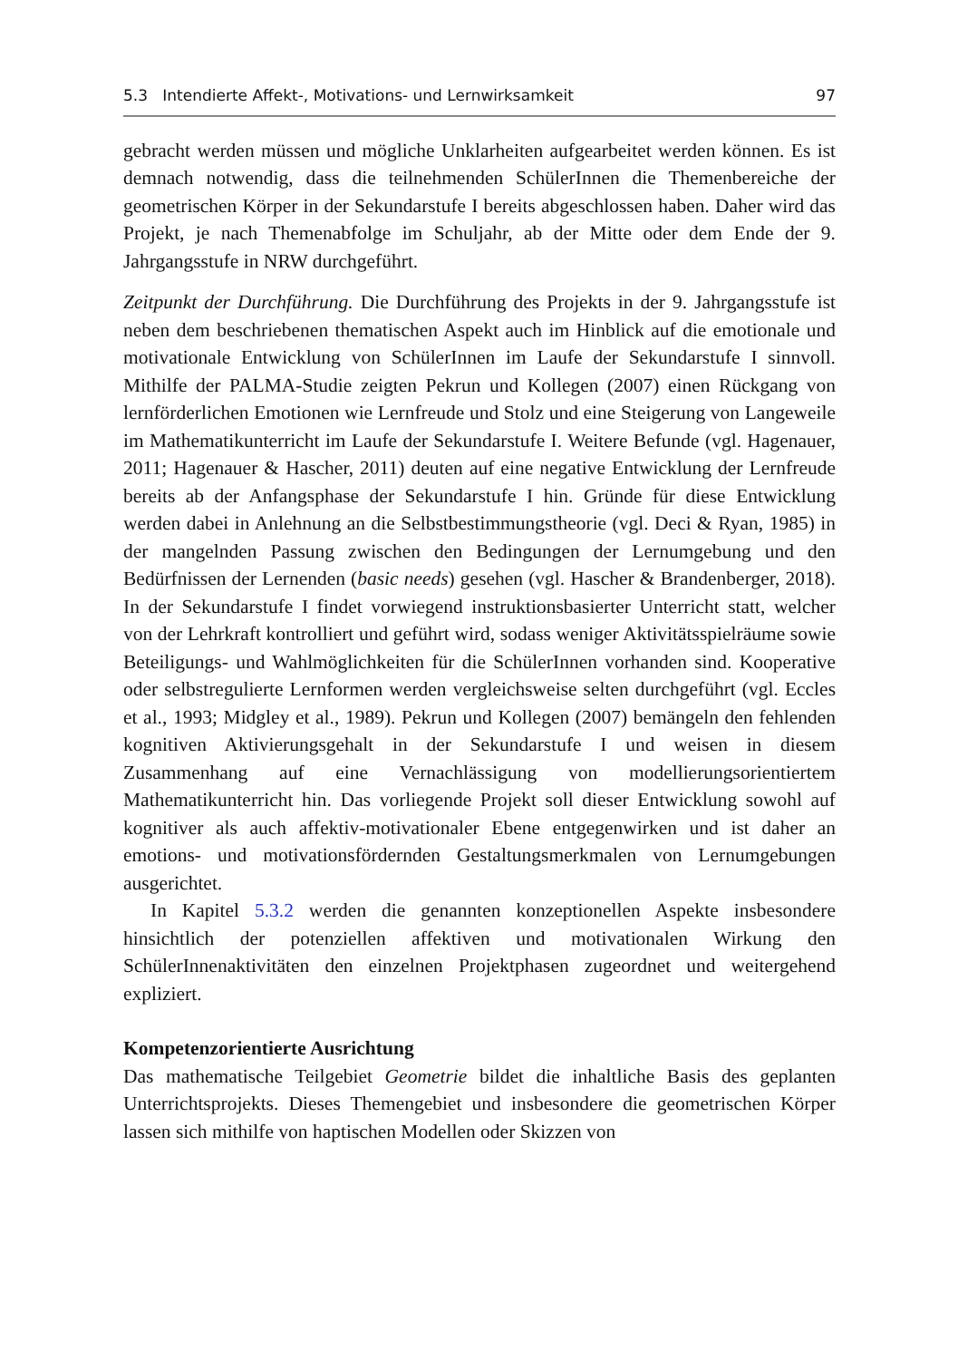5.3 Intendierte Affekt-, Motivations- und Lernwirksamkeit 97
gebracht werden müssen und mögliche Unklarheiten aufgearbeitet werden können. Es ist demnach notwendig, dass die teilnehmenden SchülerInnen die Themenbereiche der geometrischen Körper in der Sekundarstufe I bereits abgeschlossen haben. Daher wird das Projekt, je nach Themenabfolge im Schuljahr, ab der Mitte oder dem Ende der 9. Jahrgangsstufe in NRW durchgeführt.
Zeitpunkt der Durchführung. Die Durchführung des Projekts in der 9. Jahrgangsstufe ist neben dem beschriebenen thematischen Aspekt auch im Hinblick auf die emotionale und motivationale Entwicklung von SchülerInnen im Laufe der Sekundarstufe I sinnvoll. Mithilfe der PALMA-Studie zeigten Pekrun und Kollegen (2007) einen Rückgang von lernförderlichen Emotionen wie Lernfreude und Stolz und eine Steigerung von Langeweile im Mathematikunterricht im Laufe der Sekundarstufe I. Weitere Befunde (vgl. Hagenauer, 2011; Hagenauer & Hascher, 2011) deuten auf eine negative Entwicklung der Lernfreude bereits ab der Anfangsphase der Sekundarstufe I hin. Gründe für diese Entwicklung werden dabei in Anlehnung an die Selbstbestimmungstheorie (vgl. Deci & Ryan, 1985) in der mangelnden Passung zwischen den Bedingungen der Lernumgebung und den Bedürfnissen der Lernenden (basic needs) gesehen (vgl. Hascher & Brandenberger, 2018). In der Sekundarstufe I findet vorwiegend instruktionsbasierter Unterricht statt, welcher von der Lehrkraft kontrolliert und geführt wird, sodass weniger Aktivitätsspielräume sowie Beteiligungs- und Wahlmöglichkeiten für die SchülerInnen vorhanden sind. Kooperative oder selbstregulierte Lernformen werden vergleichsweise selten durchgeführt (vgl. Eccles et al., 1993; Midgley et al., 1989). Pekrun und Kollegen (2007) bemängeln den fehlenden kognitiven Aktivierungsgehalt in der Sekundarstufe I und weisen in diesem Zusammenhang auf eine Vernachlässigung von modellierungsorientiertem Mathematikunterricht hin. Das vorliegende Projekt soll dieser Entwicklung sowohl auf kognitiver als auch affektiv-motivationaler Ebene entgegenwirken und ist daher an emotions- und motivationsfördernden Gestaltungsmerkmalen von Lernumgebungen ausgerichtet.
In Kapitel 5.3.2 werden die genannten konzeptionellen Aspekte insbesondere hinsichtlich der potenziellen affektiven und motivationalen Wirkung den SchülerInnenaktivitäten den einzelnen Projektphasen zugeordnet und weitergehend expliziert.
Kompetenzorientierte Ausrichtung
Das mathematische Teilgebiet Geometrie bildet die inhaltliche Basis des geplanten Unterrichtsprojekts. Dieses Themengebiet und insbesondere die geometrischen Körper lassen sich mithilfe von haptischen Modellen oder Skizzen von